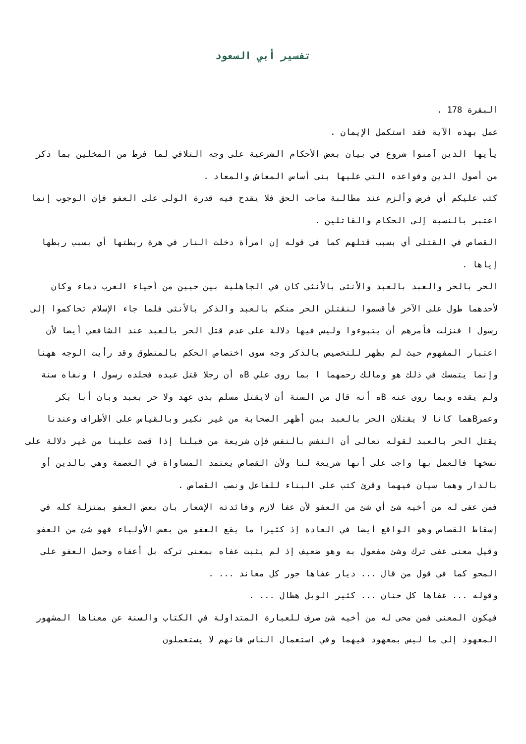تفسير أبي السعود
البقرة 178 .
عمل بهذه الآية فقد استكمل الإيمان .
يأيها الذين آمنوا شروع في بيان بعض الأحكام الشرعية على وجه التلافي لما فرط من المخلين بما ذكر من أصول الدين وقواعده التي عليها بنى أساس المعاش والمعاد .
كتب عليكم أي فرض وألزم عند مطالبة صاحب الحق فلا يقدح فيه قدرة الولى على العفو فإن الوجوب إنما اعتبر بالنسبة إلى الحكام والقاتلين .
القصاص في القتلى أي بسبب قتلهم كما في قوله إن امرأة دخلت النار في هرة ربطتها أي بسبب ربطها إياها .
الحر بالحر والعبد بالعبد والأنثى بالأنثى كان في الجاهلية بين حيين من أحياء العرب دماء وكان لأحدهما طول على الآخر فأقسموا لنقتلن الحر منكم بالعبد والذكر بالأنثى فلما جاء الإسلام تحاكموا إلى رسول ا فنزلت فأمرهم أن يتبوءوا وليس فيها دلالة على عدم قتل الحر بالعبد عند الشافعي أيضا لأن اعتبار المفهوم حيث لم يظهر للتخصيص بالذكر وجه سوى اختصاص الحكم بالمنطوق وقد رأيت الوجه ههنا وإنما يتمسك في ذلك هو ومالك رحمهما ا بما روى علي Bه أن رجلا قتل عبده فجلده رسول ا ونفاه سنة ولم يقده وبما روى عنه Bه أنه قال من السنة أن لايقتل مسلم بذى عهد ولا حر بعبد وبان أبا بكر وعمرBهما كانا لا يقتلان الحر بالعبد بين أظهر الصحابة من غير نكير وبالقياس على الأطراف وعندنا يقتل الحر بالعبد لقوله تعالى أن النفس بالنفس فإن شريعة من قبلنا إذا قصت علينا من غير دلالة على نسخها فالعمل بها واجب على أنها شريعة لنا ولأن القصاص يعتمد المساواة في العصمة وهي بالدين أو بالدار وهما سيان فيهما وقرئ كتب على البناء للفاعل ونصب القصاص .
فمن عفى له من أخيه شئ أي شئ من العفو لأن عفا لازم وفائدته الإشعار بان بعض العفو بمنزلة كله في إسقاط القصاص وهو الواقع أيضا في العادة إذ كثيرا ما يقع العفو من بعض الأولياء فهو شئ من العفو وقيل معنى عفى ترك وشئ مفعول به وهو ضعيف إذ لم يثبت عفاه بمعنى تركه بل أعفاه وحمل العفو على المحو كما في قول من قال ... ديار عفاها جور كل معاند ... .
وقوله ... عفاها كل حنان ... كثير الوبل هطال ... .
فيكون المعنى فمن محى له من أخيه شئ صرف للعبارة المتداولة في الكتاب والسنة عن معناها المشهور المعهود إلى ما ليس بمعهود فيهما وفي استعمال الناس فانهم لا يستعملون